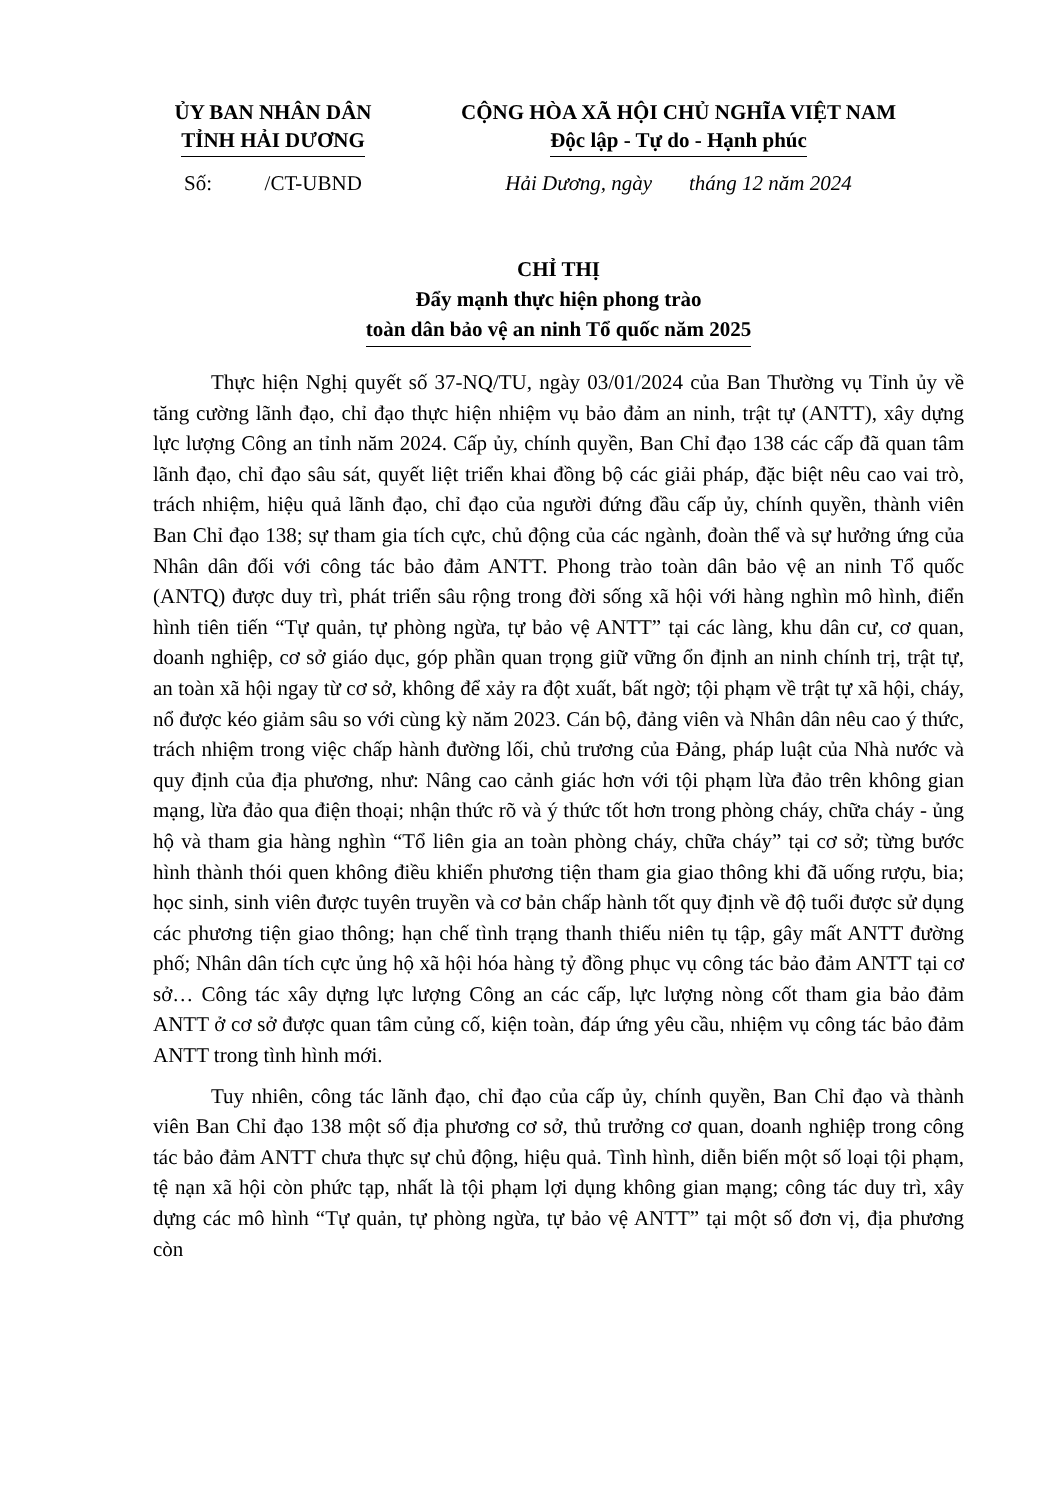ỦY BAN NHÂN DÂN
TỈNH HẢI DƯƠNG
CỘNG HÒA XÃ HỘI CHỦ NGHĨA VIỆT NAM
Độc lập - Tự do - Hạnh phúc
Số: /CT-UBND
Hải Dương, ngày tháng 12 năm 2024
CHỈ THỊ
Đẩy mạnh thực hiện phong trào
toàn dân bảo vệ an ninh Tổ quốc năm 2025
Thực hiện Nghị quyết số 37-NQ/TU, ngày 03/01/2024 của Ban Thường vụ Tỉnh ủy về tăng cường lãnh đạo, chỉ đạo thực hiện nhiệm vụ bảo đảm an ninh, trật tự (ANTT), xây dựng lực lượng Công an tỉnh năm 2024. Cấp ủy, chính quyền, Ban Chỉ đạo 138 các cấp đã quan tâm lãnh đạo, chỉ đạo sâu sát, quyết liệt triển khai đồng bộ các giải pháp, đặc biệt nêu cao vai trò, trách nhiệm, hiệu quả lãnh đạo, chỉ đạo của người đứng đầu cấp ủy, chính quyền, thành viên Ban Chỉ đạo 138; sự tham gia tích cực, chủ động của các ngành, đoàn thể và sự hưởng ứng của Nhân dân đối với công tác bảo đảm ANTT. Phong trào toàn dân bảo vệ an ninh Tổ quốc (ANTQ) được duy trì, phát triển sâu rộng trong đời sống xã hội với hàng nghìn mô hình, điển hình tiên tiến “Tự quản, tự phòng ngừa, tự bảo vệ ANTT” tại các làng, khu dân cư, cơ quan, doanh nghiệp, cơ sở giáo dục, góp phần quan trọng giữ vững ổn định an ninh chính trị, trật tự, an toàn xã hội ngay từ cơ sở, không để xảy ra đột xuất, bất ngờ; tội phạm về trật tự xã hội, cháy, nổ được kéo giảm sâu so với cùng kỳ năm 2023. Cán bộ, đảng viên và Nhân dân nêu cao ý thức, trách nhiệm trong việc chấp hành đường lối, chủ trương của Đảng, pháp luật của Nhà nước và quy định của địa phương, như: Nâng cao cảnh giác hơn với tội phạm lừa đảo trên không gian mạng, lừa đảo qua điện thoại; nhận thức rõ và ý thức tốt hơn trong phòng cháy, chữa cháy - ủng hộ và tham gia hàng nghìn “Tổ liên gia an toàn phòng cháy, chữa cháy” tại cơ sở; từng bước hình thành thói quen không điều khiển phương tiện tham gia giao thông khi đã uống rượu, bia; học sinh, sinh viên được tuyên truyền và cơ bản chấp hành tốt quy định về độ tuổi được sử dụng các phương tiện giao thông; hạn chế tình trạng thanh thiếu niên tụ tập, gây mất ANTT đường phố; Nhân dân tích cực ủng hộ xã hội hóa hàng tỷ đồng phục vụ công tác bảo đảm ANTT tại cơ sở… Công tác xây dựng lực lượng Công an các cấp, lực lượng nòng cốt tham gia bảo đảm ANTT ở cơ sở được quan tâm củng cố, kiện toàn, đáp ứng yêu cầu, nhiệm vụ công tác bảo đảm ANTT trong tình hình mới.
Tuy nhiên, công tác lãnh đạo, chỉ đạo của cấp ủy, chính quyền, Ban Chỉ đạo và thành viên Ban Chỉ đạo 138 một số địa phương cơ sở, thủ trưởng cơ quan, doanh nghiệp trong công tác bảo đảm ANTT chưa thực sự chủ động, hiệu quả. Tình hình, diễn biến một số loại tội phạm, tệ nạn xã hội còn phức tạp, nhất là tội phạm lợi dụng không gian mạng; công tác duy trì, xây dựng các mô hình “Tự quản, tự phòng ngừa, tự bảo vệ ANTT” tại một số đơn vị, địa phương còn